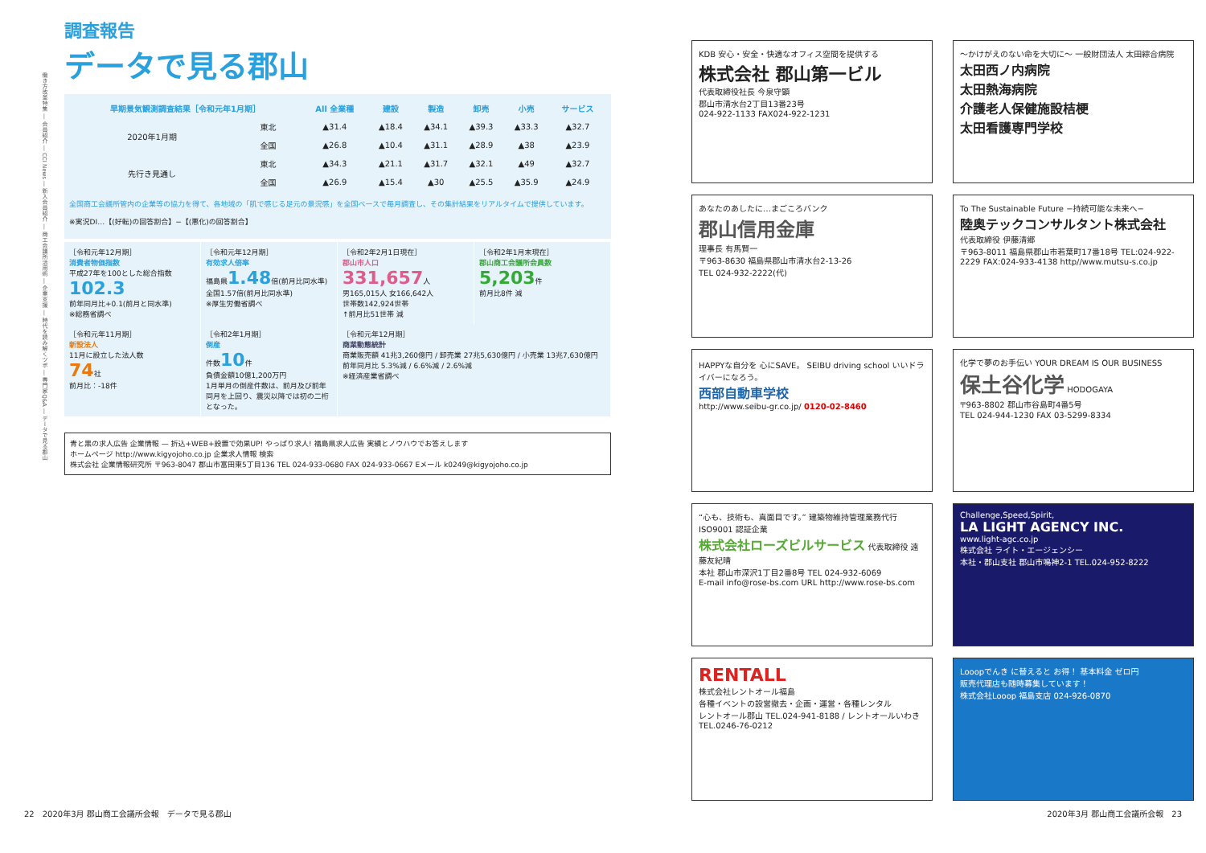働き方改革特集 ― 会員紹介 ― CCI News ― 新入会員紹介 ― 商工会議所活用術 ― 企業支援 ― 時代を読み解くツボ ― 専門家Q&A ― データで見る郡山
調査報告
データで見る郡山
| 早期景気観測調査結果［令和元年1月期］ | | All 全業種 | 建設 | 製造 | 卸売 | 小売 | サービス |
| --- | --- | --- | --- | --- | --- | --- | --- |
| 2020年1月期 | 東北 | ▲31.4 | ▲18.4 | ▲34.1 | ▲39.3 | ▲33.3 | ▲32.7 |
| | 全国 | ▲26.8 | ▲10.4 | ▲31.1 | ▲28.9 | ▲38 | ▲23.9 |
| 先行き見通し | 東北 | ▲34.3 | ▲21.1 | ▲31.7 | ▲32.1 | ▲49 | ▲32.7 |
| | 全国 | ▲26.9 | ▲15.4 | ▲30 | ▲25.5 | ▲35.9 | ▲24.9 |
全国商工会議所管内の企業等の協力を得て、各地域の「肌で感じる足元の景況感」を全国ベースで毎月調査し、その集計結果をリアルタイムで提供しています。
※実況DI…【(好転)の回答割合】−【(悪化)の回答割合】
［令和元年12月期］
消費者物価指数
平成27年を100とした総合指数
102.3
前年同月比+0.1(前月と同水準)
※総務省調べ
［令和元年12月期］
有効求人倍率
福島県1.48倍(前月比同水準)
全国1.57倍(前月比同水準)
※厚生労働省調べ
［令和2年2月1日現在］
郡山市人口
331,657人
男165,015人 女166,642人
世帯数142,924世帯
↑前月比51世帯 減
［令和2年1月末現在］
郡山商工会議所会員数
5,203件
前月比8件 減
［令和元年11月期］
新設法人
11月に設立した法人数
74社
前月比：-18件
［令和2年1月期］
倒産
件数10件
負債金額10億1,200万円
1月単月の倒産件数は、前月及び前年同月を上回り、震災以降では初の二桁となった。
［令和元年12月期］
商業動態統計
商業販売額 41兆3,260億円 / 卸売業 27兆5,630億円 / 小売業 13兆7,630億円
前年同月比 5.3%減 / 6.6%減 / 2.6%減
※経済産業省調べ
青と黒の求人広告 企業情報 — 折込+WEB+設置で効果UP! やっぱり求人! 福島県求人広告 実績とノウハウでお答えします
ホームページ http://www.kigyojoho.co.jp 企業求人情報 検索
株式会社 企業情報研究所 〒963-8047 郡山市富田東5丁目136 TEL 024-933-0680 FAX 024-933-0667 Eメール k0249@kigyojoho.co.jp
KDB 安心・安全・快適なオフィス空間を提供する
株式会社 郡山第一ビル
代表取締役社長 今泉守顕
郡山市清水台2丁目13番23号
024-922-1133 FAX024-922-1231
〜かけがえのない命を大切に〜 一般財団法人 太田綜合病院
太田西ノ内病院
太田熱海病院
介護老人保健施設桔梗
太田看護専門学校
あなたのあしたに…まごころバンク
郡山信用金庫
理事長 有馬賢一
〒963-8630 福島県郡山市清水台2-13-26
TEL 024-932-2222(代)
To The Sustainable Future −持続可能な未来へ−
陸奥テックコンサルタント株式会社
代表取締役 伊藤清郷
〒963-8011 福島県郡山市若葉町17番18号 TEL:024-922-2229 FAX:024-933-4138 http//www.mutsu-s.co.jp
HAPPYな自分を 心にSAVE。 SEIBU driving school いいドライバーになろう。
西部自動車学校
http://www.seibu-gr.co.jp/ 0120-02-8460
化学で夢のお手伝い YOUR DREAM IS OUR BUSINESS
保土谷化学 HODOGAYA
〒963-8802 郡山市谷島町4番5号
TEL 024-944-1230 FAX 03-5299-8334
“心も、技術も、真面目です。” 建築物維持管理業務代行 ISO9001 認証企業
株式会社ローズビルサービス 代表取締役 遠藤友紀晴
本社 郡山市深沢1丁目2番8号 TEL 024-932-6069
E-mail info@rose-bs.com URL http://www.rose-bs.com
Challenge,Speed,Spirit,
LA LIGHT AGENCY INC.
www.light-agc.co.jp
株式会社 ライト・エージェンシー
本社・郡山支社 郡山市鳴神2-1 TEL.024-952-8222
RENTALL
株式会社レントオール福島
各種イベントの設営撤去・企画・運営・各種レンタル
レントオール郡山 TEL.024-941-8188 / レントオールいわき TEL.0246-76-0212
Looopでんき に替えると お得！ 基本料金 ゼロ円
販売代理店も随時募集しています！
株式会社Looop 福島支店 024-926-0870
22　2020年3月 郡山商工会議所会報　データで見る郡山 2020年3月 郡山商工会議所会報　23